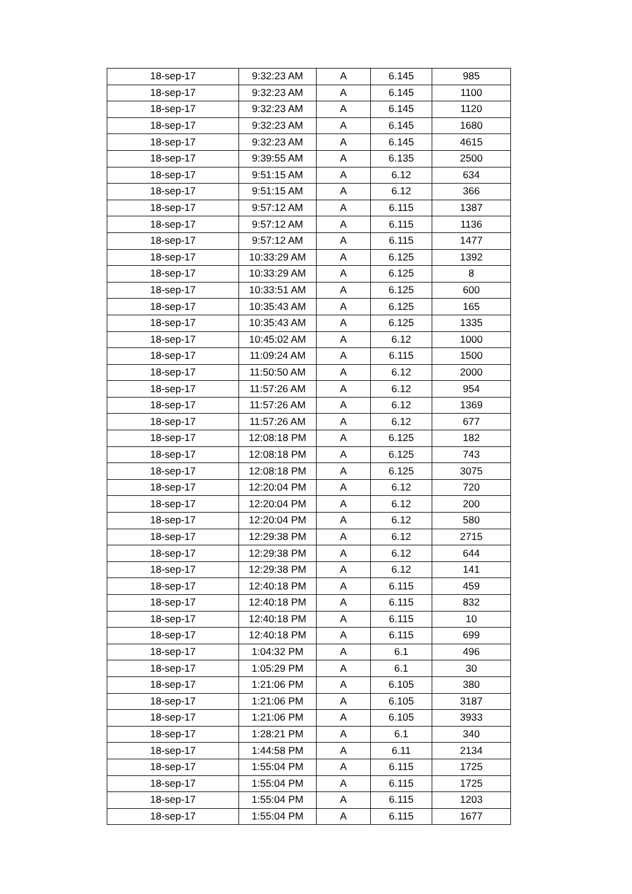| 18-sep-17 | 9:32:23 AM | A | 6.145 | 985 |
| 18-sep-17 | 9:32:23 AM | A | 6.145 | 1100 |
| 18-sep-17 | 9:32:23 AM | A | 6.145 | 1120 |
| 18-sep-17 | 9:32:23 AM | A | 6.145 | 1680 |
| 18-sep-17 | 9:32:23 AM | A | 6.145 | 4615 |
| 18-sep-17 | 9:39:55 AM | A | 6.135 | 2500 |
| 18-sep-17 | 9:51:15 AM | A | 6.12 | 634 |
| 18-sep-17 | 9:51:15 AM | A | 6.12 | 366 |
| 18-sep-17 | 9:57:12 AM | A | 6.115 | 1387 |
| 18-sep-17 | 9:57:12 AM | A | 6.115 | 1136 |
| 18-sep-17 | 9:57:12 AM | A | 6.115 | 1477 |
| 18-sep-17 | 10:33:29 AM | A | 6.125 | 1392 |
| 18-sep-17 | 10:33:29 AM | A | 6.125 | 8 |
| 18-sep-17 | 10:33:51 AM | A | 6.125 | 600 |
| 18-sep-17 | 10:35:43 AM | A | 6.125 | 165 |
| 18-sep-17 | 10:35:43 AM | A | 6.125 | 1335 |
| 18-sep-17 | 10:45:02 AM | A | 6.12 | 1000 |
| 18-sep-17 | 11:09:24 AM | A | 6.115 | 1500 |
| 18-sep-17 | 11:50:50 AM | A | 6.12 | 2000 |
| 18-sep-17 | 11:57:26 AM | A | 6.12 | 954 |
| 18-sep-17 | 11:57:26 AM | A | 6.12 | 1369 |
| 18-sep-17 | 11:57:26 AM | A | 6.12 | 677 |
| 18-sep-17 | 12:08:18 PM | A | 6.125 | 182 |
| 18-sep-17 | 12:08:18 PM | A | 6.125 | 743 |
| 18-sep-17 | 12:08:18 PM | A | 6.125 | 3075 |
| 18-sep-17 | 12:20:04 PM | A | 6.12 | 720 |
| 18-sep-17 | 12:20:04 PM | A | 6.12 | 200 |
| 18-sep-17 | 12:20:04 PM | A | 6.12 | 580 |
| 18-sep-17 | 12:29:38 PM | A | 6.12 | 2715 |
| 18-sep-17 | 12:29:38 PM | A | 6.12 | 644 |
| 18-sep-17 | 12:29:38 PM | A | 6.12 | 141 |
| 18-sep-17 | 12:40:18 PM | A | 6.115 | 459 |
| 18-sep-17 | 12:40:18 PM | A | 6.115 | 832 |
| 18-sep-17 | 12:40:18 PM | A | 6.115 | 10 |
| 18-sep-17 | 12:40:18 PM | A | 6.115 | 699 |
| 18-sep-17 | 1:04:32 PM | A | 6.1 | 496 |
| 18-sep-17 | 1:05:29 PM | A | 6.1 | 30 |
| 18-sep-17 | 1:21:06 PM | A | 6.105 | 380 |
| 18-sep-17 | 1:21:06 PM | A | 6.105 | 3187 |
| 18-sep-17 | 1:21:06 PM | A | 6.105 | 3933 |
| 18-sep-17 | 1:28:21 PM | A | 6.1 | 340 |
| 18-sep-17 | 1:44:58 PM | A | 6.11 | 2134 |
| 18-sep-17 | 1:55:04 PM | A | 6.115 | 1725 |
| 18-sep-17 | 1:55:04 PM | A | 6.115 | 1725 |
| 18-sep-17 | 1:55:04 PM | A | 6.115 | 1203 |
| 18-sep-17 | 1:55:04 PM | A | 6.115 | 1677 |